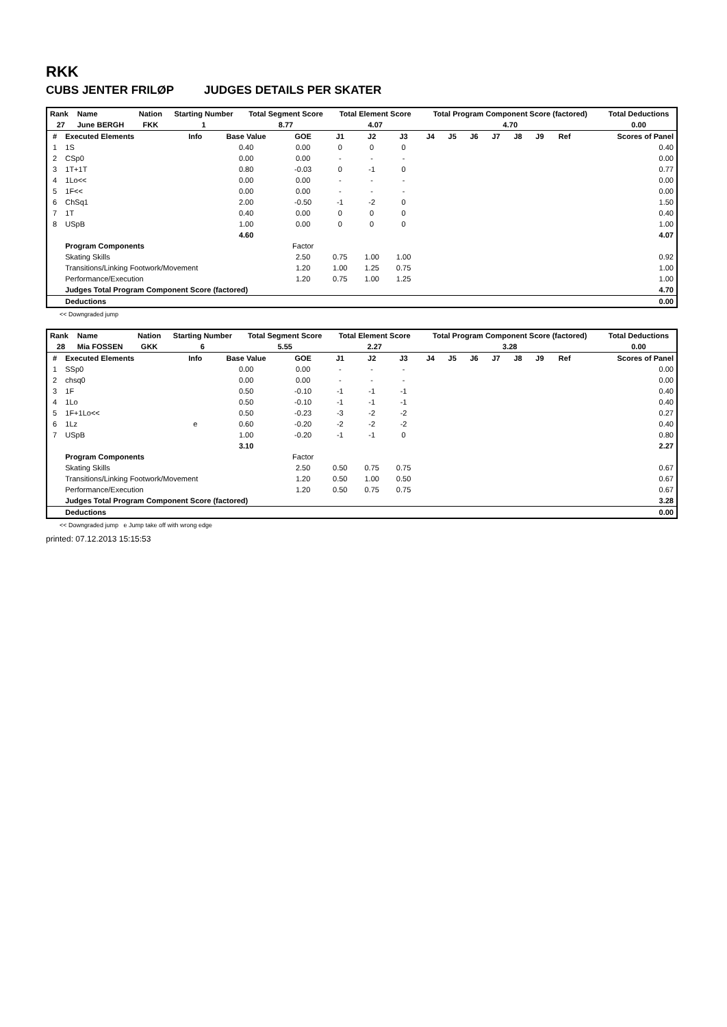RKK
CUBS JENTER FRILØP JUDGES DETAILS PER SKATER
| Rank | Name | Nation | Starting Number | Total Segment Score | Total Element Score | Total Program Component Score (factored) | Total Deductions |
| --- | --- | --- | --- | --- | --- | --- | --- |
| 27 | June BERGH | FKK | 1 | 8.77 | 4.07 | 4.70 | 0.00 |
| # | Executed Elements | Info | Base Value | GOE | J1 | J2 | J3 | J4 | J5 | J6 | J7 | J8 | J9 | Ref | Scores of Panel |
| --- | --- | --- | --- | --- | --- | --- | --- | --- | --- | --- | --- | --- | --- | --- | --- |
| 1 | 1S | | 0.40 | 0.00 | 0 | 0 | 0 | | | | | | | | 0.40 |
| 2 | CSp0 | | 0.00 | 0.00 | - | - | - | | | | | | | | 0.00 |
| 3 | 1T+1T | | 0.80 | -0.03 | 0 | -1 | 0 | | | | | | | | 0.77 |
| 4 | 1Lo<< | | 0.00 | 0.00 | - | - | - | | | | | | | | 0.00 |
| 5 | 1F<< | | 0.00 | 0.00 | - | - | - | | | | | | | | 0.00 |
| 6 | ChSq1 | | 2.00 | -0.50 | -1 | -2 | 0 | | | | | | | | 1.50 |
| 7 | 1T | | 0.40 | 0.00 | 0 | 0 | 0 | | | | | | | | 0.40 |
| 8 | USpB | | 1.00 | 0.00 | 0 | 0 | 0 | | | | | | | | 1.00 |
| | | | 4.60 | | | | | | | | | | | | 4.07 |
| | Program Components | | | Factor | | | | | | | | | | | |
| | Skating Skills | | | 2.50 | 0.75 | 1.00 | 1.00 | | | | | | | | 0.92 |
| | Transitions/Linking Footwork/Movement | | | 1.20 | 1.00 | 1.25 | 0.75 | | | | | | | | 1.00 |
| | Performance/Execution | | | 1.20 | 0.75 | 1.00 | 1.25 | | | | | | | | 1.00 |
| | Judges Total Program Component Score (factored) | | | | | | | | | | | | | | 4.70 |
| | Deductions | | | | | | | | | | | | | | 0.00 |
<< Downgraded jump
| Rank | Name | Nation | Starting Number | Total Segment Score | Total Element Score | Total Program Component Score (factored) | Total Deductions |
| --- | --- | --- | --- | --- | --- | --- | --- |
| 28 | Mia FOSSEN | GKK | 6 | 5.55 | 2.27 | 3.28 | 0.00 |
| # | Executed Elements | Info | Base Value | GOE | J1 | J2 | J3 | J4 | J5 | J6 | J7 | J8 | J9 | Ref | Scores of Panel |
| --- | --- | --- | --- | --- | --- | --- | --- | --- | --- | --- | --- | --- | --- | --- | --- |
| 1 | SSp0 | | 0.00 | 0.00 | - | - | - | | | | | | | | 0.00 |
| 2 | chsq0 | | 0.00 | 0.00 | - | - | - | | | | | | | | 0.00 |
| 3 | 1F | | 0.50 | -0.10 | -1 | -1 | -1 | | | | | | | | 0.40 |
| 4 | 1Lo | | 0.50 | -0.10 | -1 | -1 | -1 | | | | | | | | 0.40 |
| 5 | 1F+1Lo<< | | 0.50 | -0.23 | -3 | -2 | -2 | | | | | | | | 0.27 |
| 6 | 1Lz | e | 0.60 | -0.20 | -2 | -2 | -2 | | | | | | | | 0.40 |
| 7 | USpB | | 1.00 | -0.20 | -1 | -1 | 0 | | | | | | | | 0.80 |
| | | | 3.10 | | | | | | | | | | | | 2.27 |
| | Program Components | | | Factor | | | | | | | | | | | |
| | Skating Skills | | | 2.50 | 0.50 | 0.75 | 0.75 | | | | | | | | 0.67 |
| | Transitions/Linking Footwork/Movement | | | 1.20 | 0.50 | 1.00 | 0.50 | | | | | | | | 0.67 |
| | Performance/Execution | | | 1.20 | 0.50 | 0.75 | 0.75 | | | | | | | | 0.67 |
| | Judges Total Program Component Score (factored) | | | | | | | | | | | | | | 3.28 |
| | Deductions | | | | | | | | | | | | | | 0.00 |
<< Downgraded jump e Jump take off with wrong edge
printed: 07.12.2013 15:15:53